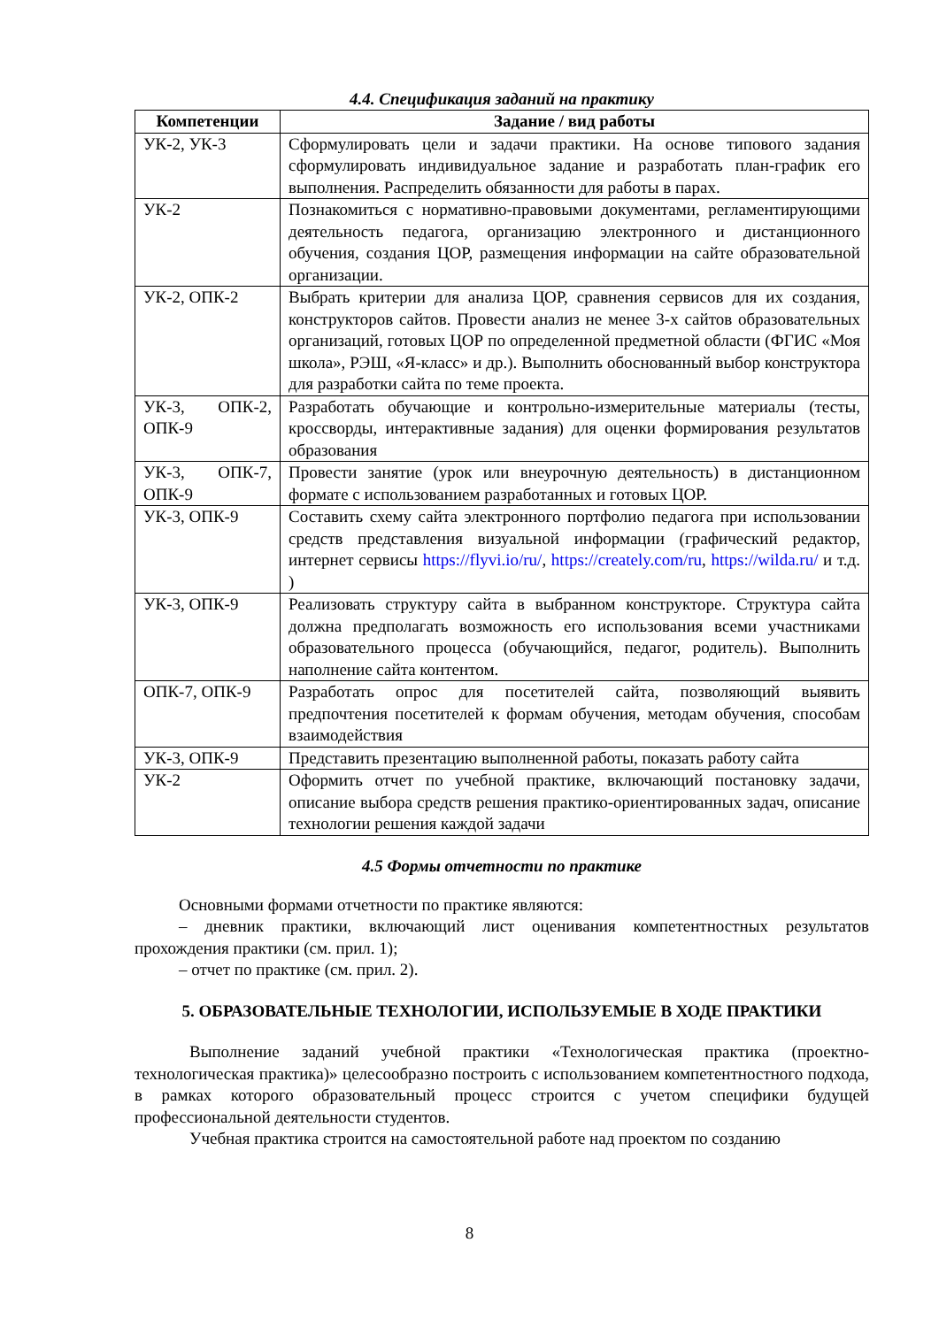4.4. Спецификация заданий на практику
| Компетенции | Задание / вид работы |
| --- | --- |
| УК-2, УК-3 | Сформулировать цели и задачи практики. На основе типового задания сформулировать индивидуальное задание и разработать план-график его выполнения. Распределить обязанности для работы в парах. |
| УК-2 | Познакомиться с нормативно-правовыми документами, регламентирующими деятельность педагога, организацию электронного и дистанционного обучения, создания ЦОР, размещения информации на сайте образовательной организации. |
| УК-2, ОПК-2 | Выбрать критерии для анализа ЦОР, сравнения сервисов для их создания, конструкторов сайтов. Провести анализ не менее 3-х сайтов образовательных организаций, готовых ЦОР по определенной предметной области (ФГИС «Моя школа», РЭШ, «Я-класс» и др.). Выполнить обоснованный выбор конструктора для разработки сайта по теме проекта. |
| УК-3, ОПК-2, ОПК-9 | Разработать обучающие и контрольно-измерительные материалы (тесты, кроссворды, интерактивные задания) для оценки формирования результатов образования |
| УК-3, ОПК-7, ОПК-9 | Провести занятие (урок или внеурочную деятельность) в дистанционном формате с использованием разработанных и готовых ЦОР. |
| УК-3, ОПК-9 | Составить схему сайта электронного портфолио педагога при использовании средств представления визуальной информации (графический редактор, интернет сервисы https://flyvi.io/ru/ , https://creately.com/ru , https://wilda.ru/ и т.д. ) |
| УК-3, ОПК-9 | Реализовать структуру сайта в выбранном конструкторе. Структура сайта должна предполагать возможность его использования всеми участниками образовательного процесса (обучающийся, педагог, родитель). Выполнить наполнение сайта контентом. |
| ОПК-7, ОПК-9 | Разработать опрос для посетителей сайта, позволяющий выявить предпочтения посетителей к формам обучения, методам обучения, способам взаимодействия |
| УК-3, ОПК-9 | Представить презентацию выполненной работы, показать работу сайта |
| УК-2 | Оформить отчет по учебной практике, включающий постановку задачи, описание выбора средств решения практико-ориентированных задач, описание технологии решения каждой задачи |
4.5 Формы отчетности по практике
Основными формами отчетности по практике являются:
– дневник практики, включающий лист оценивания компетентностных результатов прохождения практики (см. прил. 1);
– отчет по практике (см. прил. 2).
5. ОБРАЗОВАТЕЛЬНЫЕ ТЕХНОЛОГИИ, ИСПОЛЬЗУЕМЫЕ В ХОДЕ ПРАКТИКИ
Выполнение заданий учебной практики «Технологическая практика (проектно-технологическая практика)» целесообразно построить с использованием компетентностного подхода, в рамках которого образовательный процесс строится с учетом специфики будущей профессиональной деятельности студентов.
Учебная практика строится на самостоятельной работе над проектом по созданию
8